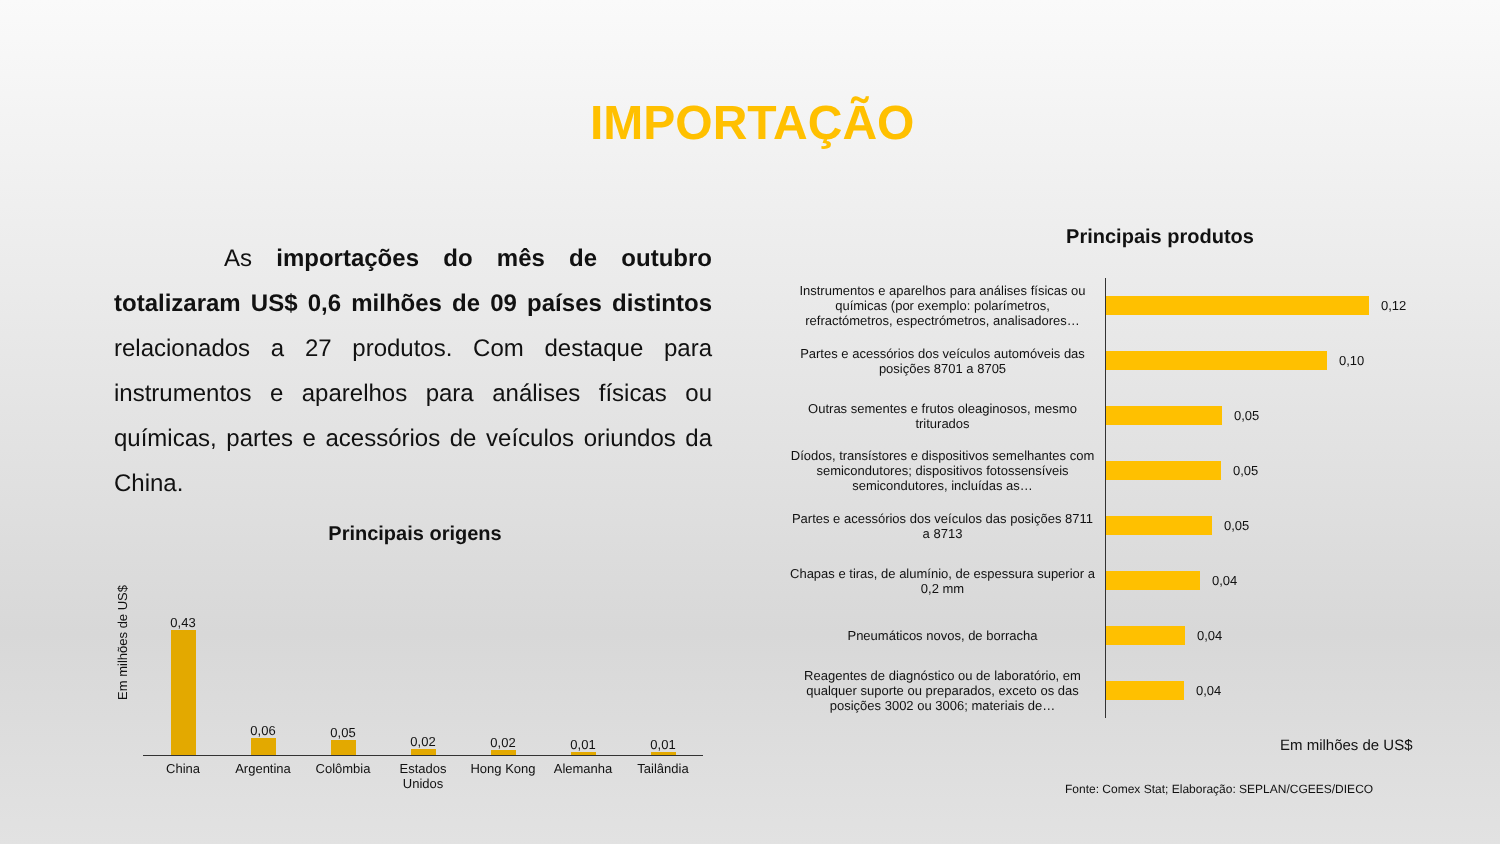IMPORTAÇÃO
As importações do mês de outubro totalizaram US$ 0,6 milhões de 09 países distintos relacionados a 27 produtos. Com destaque para instrumentos e aparelhos para análises físicas ou químicas, partes e acessórios de veículos oriundos da China.
Principais origens
Em milhões de US$
0,43
China
0,06
Argentina
0,05
Colômbia
0,02
Estados Unidos
0,02
Hong Kong
0,01
Alemanha
0,01
Tailândia
Principais produtos
Instrumentos e aparelhos para análises físicas ou químicas (por exemplo: polarímetros, refractómetros, espectrómetros, analisadores…
0,12
Partes e acessórios dos veículos automóveis das posições 8701 a 8705
0,10
Outras sementes e frutos oleaginosos, mesmo triturados
0,05
Díodos, transístores e dispositivos semelhantes com semicondutores; dispositivos fotossensíveis semicondutores, incluídas as…
0,05
Partes e acessórios dos veículos das posições 8711 a 8713
0,05
Chapas e tiras, de alumínio, de espessura superior a 0,2 mm
0,04
Pneumáticos novos, de borracha
0,04
Reagentes de diagnóstico ou de laboratório, em qualquer suporte ou preparados, exceto os das posições 3002 ou 3006; materiais de…
0,04
Em milhões de US$
Fonte: Comex Stat; Elaboração: SEPLAN/CGEES/DIECO